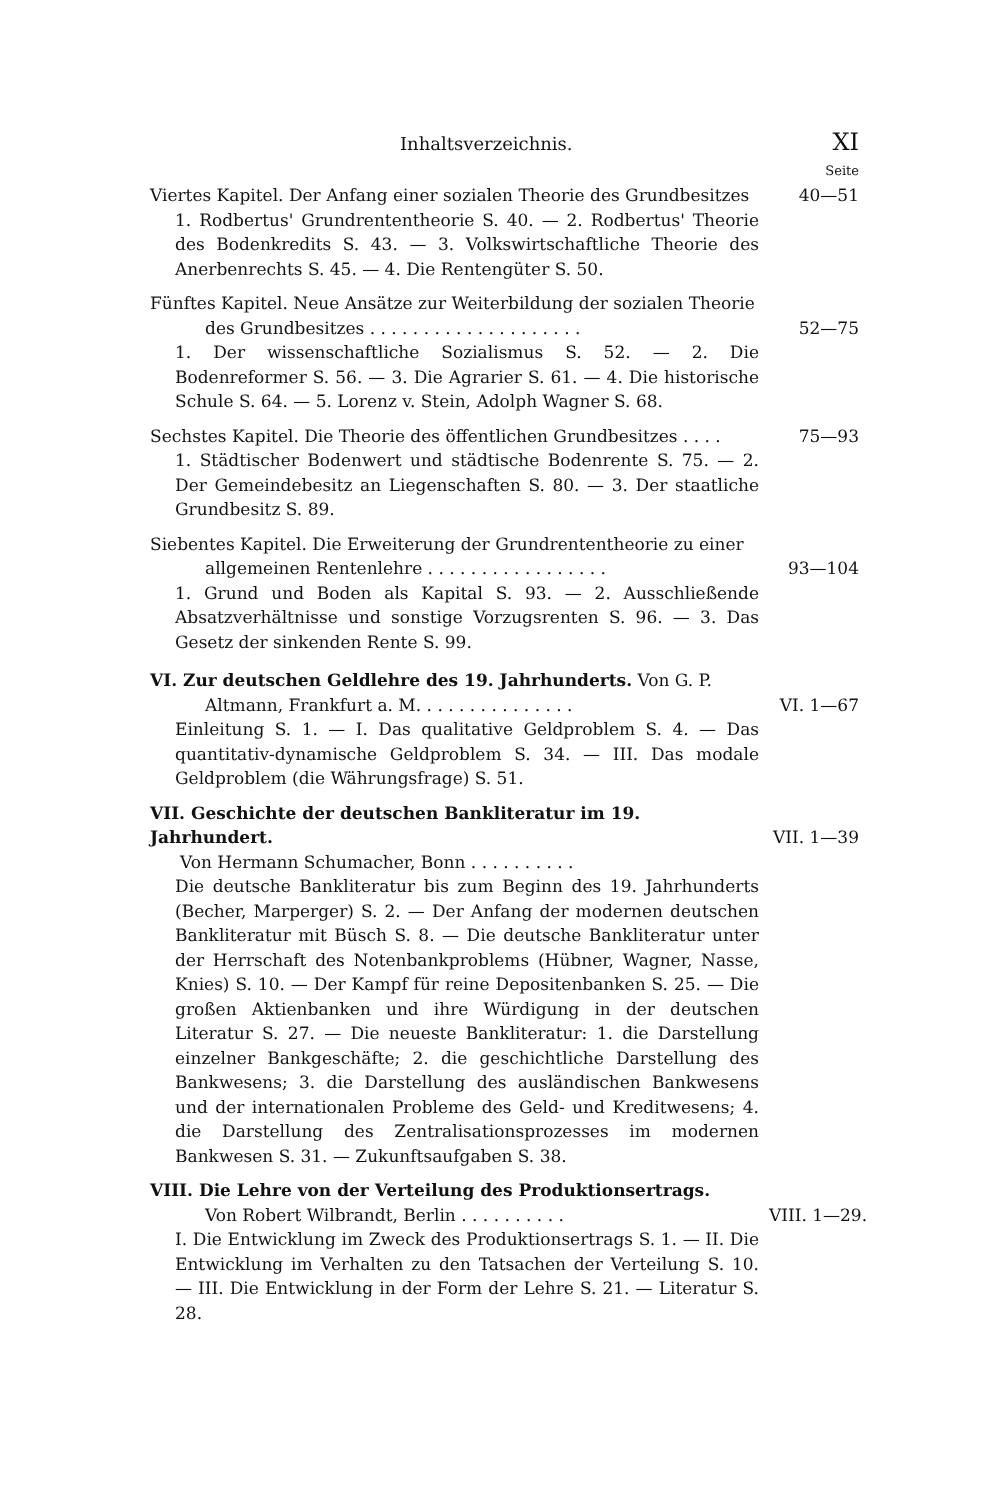Inhaltsverzeichnis. XI
Seite
Viertes Kapitel. Der Anfang einer sozialen Theorie des Grundbesitzes
40—51
1. Rodbertus' Grundrententheorie S. 40. — 2. Rodbertus' Theorie des Bodenkredits S. 43. — 3. Volkswirtschaftliche Theorie des Anerbenrechts S. 45. — 4. Die Rentengüter S. 50.
Fünftes Kapitel. Neue Ansätze zur Weiterbildung der sozialen Theorie
des Grundbesitzes . . . . . . . . . . . . . . . . . . . .
52—75
1. Der wissenschaftliche Sozialismus S. 52. — 2. Die Bodenreformer S. 56. — 3. Die Agrarier S. 61. — 4. Die historische Schule S. 64. — 5. Lorenz v. Stein, Adolph Wagner S. 68.
Sechstes Kapitel. Die Theorie des öffentlichen Grundbesitzes . . . .
75—93
1. Städtischer Bodenwert und städtische Bodenrente S. 75. — 2. Der Gemeindebesitz an Liegenschaften S. 80. — 3. Der staatliche Grundbesitz S. 89.
Siebentes Kapitel. Die Erweiterung der Grundrententheorie zu einer
allgemeinen Rentenlehre . . . . . . . . . . . . . . . . .
93—104
1. Grund und Boden als Kapital S. 93. — 2. Ausschließende Absatzverhältnisse und sonstige Vorzugsrenten S. 96. — 3. Das Gesetz der sinkenden Rente S. 99.
VI. Zur deutschen Geldlehre des 19. Jahrhunderts. Von G. P.
Altmann, Frankfurt a. M. . . . . . . . . . . . . . .
VI. 1—67
Einleitung S. 1. — I. Das qualitative Geldproblem S. 4. — Das quantitativ-dynamische Geldproblem S. 34. — III. Das modale Geldproblem (die Währungsfrage) S. 51.
VII. Geschichte der deutschen Bankliteratur im 19. Jahrhundert.
Von Hermann Schumacher, Bonn . . . . . . . . . .
VII. 1—39
Die deutsche Bankliteratur bis zum Beginn des 19. Jahrhunderts (Becher, Marperger) S. 2. — Der Anfang der modernen deutschen Bankliteratur mit Büsch S. 8. — Die deutsche Bankliteratur unter der Herrschaft des Notenbankproblems (Hübner, Wagner, Nasse, Knies) S. 10. — Der Kampf für reine Depositenbanken S. 25. — Die großen Aktienbanken und ihre Würdigung in der deutschen Literatur S. 27. — Die neueste Bankliteratur: 1. die Darstellung einzelner Bankgeschäfte; 2. die geschichtliche Darstellung des Bankwesens; 3. die Darstellung des ausländischen Bankwesens und der internationalen Probleme des Geld- und Kreditwesens; 4. die Darstellung des Zentralisationsprozesses im modernen Bankwesen S. 31. — Zukunftsaufgaben S. 38.
VIII. Die Lehre von der Verteilung des Produktionsertrags.
Von Robert Wilbrandt, Berlin . . . . . . . . . .
VIII. 1—29.
I. Die Entwicklung im Zweck des Produktionsertrags S. 1. — II. Die Entwicklung im Verhalten zu den Tatsachen der Verteilung S. 10. — III. Die Entwicklung in der Form der Lehre S. 21. — Literatur S. 28.